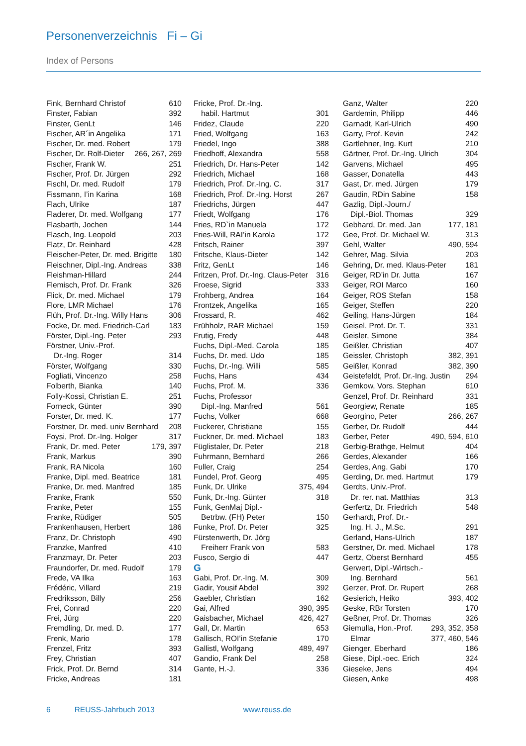Personenverzeichnis Fi – Gi
Index of Persons
Fink, Bernhard Christof 610
Finster, Fabian 392
Finster, GenLt 146
Fischer, AR´in Angelika 171
Fischer, Dr. med. Robert 179
Fischer, Dr. Rolf-Dieter 266, 267, 269
Fischer, Frank W. 251
Fischer, Prof. Dr. Jürgen 292
Fischl, Dr. med. Rudolf 179
Fissmann, I’in Karina 168
Flach, Ulrike 187
Fladerer, Dr. med. Wolfgang 177
Flasbarth, Jochen 144
Flasch, Ing. Leopold 203
Flatz, Dr. Reinhard 428
Fleischer-Peter, Dr. med. Brigitte 180
Fleischner, Dipl.-Ing. Andreas 338
Fleishman-Hillard 244
Flemisch, Prof. Dr. Frank 326
Flick, Dr. med. Michael 179
Flore, LMR Michael 176
Flüh, Prof. Dr.-Ing. Willy Hans 306
Focke, Dr. med. Friedrich-Carl 183
Förster, Dipl.-Ing. Peter 293
Förstner, Univ.-Prof.
Dr.-Ing. Roger 314
Förster, Wolfgang 330
Fogliati, Vincenzo 258
Folberth, Bianka 140
Folly-Kossi, Christian E. 251
Forneck, Günter 390
Forster, Dr. med. K. 177
Forstner, Dr. med. univ Bernhard 208
Foysi, Prof. Dr.-Ing. Holger 317
Frank, Dr. med. Peter 179, 397
Frank, Markus 390
Frank, RA Nicola 160
Franke, Dipl. med. Beatrice 181
Franke, Dr. med. Manfred 185
Franke, Frank 550
Franke, Peter 155
Franke, Rüdiger 505
Frankenhausen, Herbert 186
Franz, Dr. Christoph 490
Franzke, Manfred 410
Franzmayr, Dr. Peter 203
Fraundorfer, Dr. med. Rudolf 179
Frede, VA Ilka 163
Frédéric, Villard 219
Fredriksson, Billy 256
Frei, Conrad 220
Frei, Jürg 220
Fremdling, Dr. med. D. 177
Frenk, Mario 178
Frenzel, Fritz 393
Frey, Christian 407
Frick, Prof. Dr. Bernd 314
Fricke, Andreas 181
Fricke, Prof. Dr.-Ing.
habil. Hartmut 301
Fridez, Claude 220
Fried, Wolfgang 163
Friedel, Ingo 388
Friedhoff, Alexandra 558
Friedrich, Dr. Hans-Peter 142
Friedrich, Michael 168
Friedrich, Prof. Dr.-Ing. C. 317
Friedrich, Prof. Dr.-Ing. Horst 267
Friedrichs, Jürgen 447
Friedt, Wolfgang 176
Fries, RD`in Manuela 172
Fries-Will, RAI’in Karola 172
Fritsch, Rainer 397
Fritsche, Klaus-Dieter 142
Fritz, GenLt 146
Fritzen, Prof. Dr.-Ing. Claus-Peter 316
Froese, Sigrid 333
Frohberg, Andrea 164
Frontzek, Angelika 165
Frossard, R. 462
Frühholz, RAR Michael 159
Frutig, Fredy 448
Fuchs, Dipl.-Med. Carola 185
Fuchs, Dr. med. Udo 185
Fuchs, Dr.-Ing. Willi 585
Fuchs, Hans 434
Fuchs, Prof. M. 336
Fuchs, Professor
Dipl.-Ing. Manfred 561
Fuchs, Volker 668
Fuckerer, Christiane 155
Fuckner, Dr. med. Michael 183
Füglistaler, Dr. Peter 218
Fuhrmann, Bernhard 266
Fuller, Craig 254
Fundel, Prof. Georg 495
Funk, Dr. Ulrike 375, 494
Funk, Dr.-Ing. Günter 318
Funk, GenMaj Dipl.-
Betrbw. (FH) Peter 150
Funke, Prof. Dr. Peter 325
Fürstenwerth, Dr. Jörg
Freiherr Frank von 583
Fusco, Sergio di 447
G
Gabi, Prof. Dr.-Ing. M. 309
Gadir, Yousif Abdel 392
Gaebler, Christian 162
Gai, Alfred 390, 395
Gaisbacher, Michael 426, 427
Gall, Dr. Martin 653
Gallisch, ROI’in Stefanie 170
Gallistl, Wolfgang 489, 497
Gandio, Frank Del 258
Gante, H.-J. 336
Ganz, Walter 220
Gardemin, Philipp 446
Garnadt, Karl-Ulrich 490
Garry, Prof. Kevin 242
Gartlehner, Ing. Kurt 210
Gärtner, Prof. Dr.-Ing. Ulrich 304
Garvens, Michael 495
Gasser, Donatella 443
Gast, Dr. med. Jürgen 179
Gaudin, RDin Sabine 158
Gazlig, Dipl.-Journ./
Dipl.-Biol. Thomas 329
Gebhard, Dr. med. Jan 177, 181
Gee, Prof. Dr. Michael W. 313
Gehl, Walter 490, 594
Gehrer, Mag. Silvia 203
Gehring, Dr. med. Klaus-Peter 181
Geiger, RD’in Dr. Jutta 167
Geiger, ROI Marco 160
Geiger, ROS Stefan 158
Geiger, Steffen 220
Geiling, Hans-Jürgen 184
Geisel, Prof. Dr. T. 331
Geisler, Simone 384
Geißler, Christian 407
Geissler, Christoph 382, 391
Geißler, Konrad 382, 390
Geistefeldt, Prof. Dr.-Ing. Justin 294
Gemkow, Vors. Stephan 610
Genzel, Prof. Dr. Reinhard 331
Georgiew, Renate 185
Georgino, Peter 266, 267
Gerber, Dr. Rudolf 444
Gerber, Peter 490, 594, 610
Gerbig-Brathge, Helmut 404
Gerdes, Alexander 166
Gerdes, Ang. Gabi 170
Gerding, Dr. med. Hartmut 179
Gerdts, Univ.-Prof.
Dr. rer. nat. Matthias 313
Gerfertz, Dr. Friedrich 548
Gerhardt, Prof. Dr.-
Ing. H. J., M.Sc. 291
Gerland, Hans-Ulrich 187
Gerstner, Dr. med. Michael 178
Gertz, Oberst Bernhard 455
Gerwert, Dipl.-Wirtsch.-
Ing. Bernhard 561
Gerzer, Prof. Dr. Rupert 268
Gesierich, Heiko 393, 402
Geske, RBr Torsten 170
Geßner, Prof. Dr. Thomas 326
Giemulla, Hon.-Prof. 293, 352, 358
Elmar 377, 460, 546
Gienger, Eberhard 186
Giese, Dipl.-oec. Erich 324
Gieseke, Jens 494
Giesen, Anke 498
6 REUSS-Jahrbuch 2013 www.reuss.de